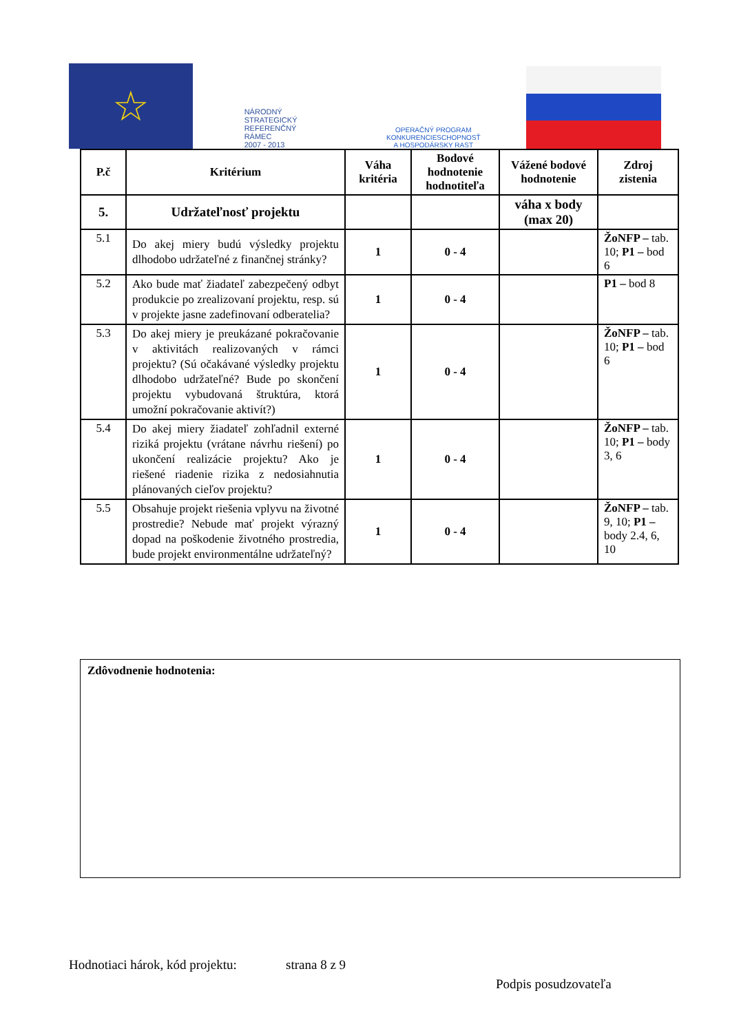☆
NÁRODNÝ
STRATEGICKÝ
REFERENČNÝ
RÁMEC
2007 - 2013
OPERAČNÝ PROGRAM
KONKURENCIESCHOPNOSŤ
A HOSPODÁRSKY RAST
| P.č | Kritérium | Váha kritéria | Bodové hodnotenie hodnotiteľa | Vážené bodové hodnotenie | Zdroj zistenia |
| --- | --- | --- | --- | --- | --- |
| 5. | Udržateľnosť projektu | | | váha x body (max 20) | |
| 5.1 | Do akej miery budú výsledky projektu dlhodobo udržateľné z finančnej stránky? | 1 | 0 - 4 | | ŽoNFP – tab. 10; P1 – bod 6 |
| 5.2 | Ako bude mať žiadateľ zabezpečený odbyt produkcie po zrealizovaní projektu, resp. sú v projekte jasne zadefinovaní odberatelia? | 1 | 0 - 4 | | P1 – bod 8 |
| 5.3 | Do akej miery je preukázané pokračovanie v aktivitách realizovaných v rámci projektu? (Sú očakávané výsledky projektu dlhodobo udržateľné? Bude po skončení projektu vybudovaná štruktúra, ktorá umožní pokračovanie aktivít?) | 1 | 0 - 4 | | ŽoNFP – tab. 10; P1 – bod 6 |
| 5.4 | Do akej miery žiadateľ zohľadnil externé riziká projektu (vrátane návrhu riešení) po ukončení realizácie projektu? Ako je riešené riadenie rizika z nedosiahnutia plánovaných cieľov projektu? | 1 | 0 - 4 | | ŽoNFP – tab. 10; P1 – body 3, 6 |
| 5.5 | Obsahuje projekt riešenia vplyvu na životné prostredie? Nebude mať projekt výrazný dopad na poškodenie životného prostredia, bude projekt environmentálne udržateľný? | 1 | 0 - 4 | | ŽoNFP – tab. 9, 10; P1 – body 2.4, 6, 10 |
Zdôvodnenie hodnotenia:
Hodnotiaci hárok, kód projektu: strana 8 z 9
Podpis posudzovateľa